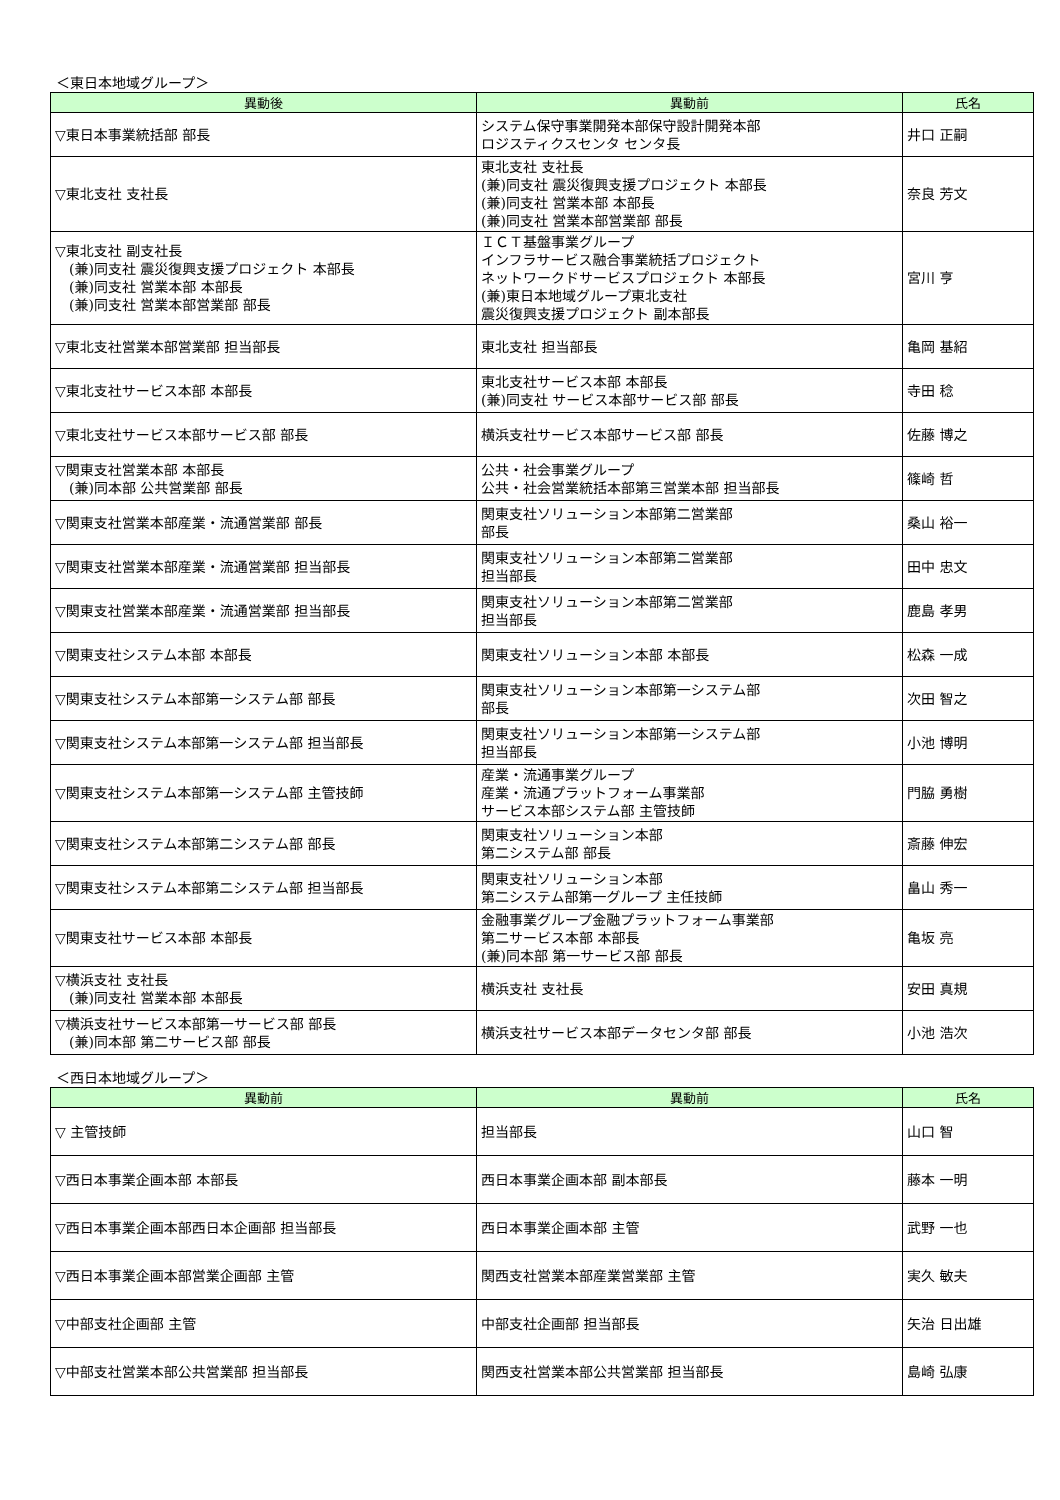＜東日本地域グループ＞
| 異動後 | 異動前 | 氏名 |
| --- | --- | --- |
| ▽東日本事業統括部 部長 | システム保守事業開発本部保守設計開発本部 ロジスティクスセンタ センタ長 | 井口 正嗣 |
| ▽東北支社 支社長 | 東北支社 支社長 (兼)同支社 震災復興支援プロジェクト 本部長 (兼)同支社 営業本部 本部長 (兼)同支社 営業本部営業部 部長 | 奈良 芳文 |
| ▽東北支社 副支社長 (兼)同支社 震災復興支援プロジェクト 本部長 (兼)同支社 営業本部 本部長 (兼)同支社 営業本部営業部 部長 | ＩＣＴ基盤事業グループ インフラサービス融合事業統括プロジェクト ネットワークドサービスプロジェクト 本部長 (兼)東日本地域グループ東北支社 震災復興支援プロジェクト 副本部長 | 宮川 亨 |
| ▽東北支社営業本部営業部 担当部長 | 東北支社 担当部長 | 亀岡 基紹 |
| ▽東北支社サービス本部 本部長 | 東北支社サービス本部 本部長 (兼)同支社 サービス本部サービス部 部長 | 寺田 稔 |
| ▽東北支社サービス本部サービス部 部長 | 横浜支社サービス本部サービス部 部長 | 佐藤 博之 |
| ▽関東支社営業本部 本部長 (兼)同本部 公共営業部 部長 | 公共・社会事業グループ 公共・社会営業統括本部第三営業本部 担当部長 | 篠崎 哲 |
| ▽関東支社営業本部産業・流通営業部 部長 | 関東支社ソリューション本部第二営業部 部長 | 桑山 裕一 |
| ▽関東支社営業本部産業・流通営業部 担当部長 | 関東支社ソリューション本部第二営業部 担当部長 | 田中 忠文 |
| ▽関東支社営業本部産業・流通営業部 担当部長 | 関東支社ソリューション本部第二営業部 担当部長 | 鹿島 孝男 |
| ▽関東支社システム本部 本部長 | 関東支社ソリューション本部 本部長 | 松森 一成 |
| ▽関東支社システム本部第一システム部 部長 | 関東支社ソリューション本部第一システム部 部長 | 次田 智之 |
| ▽関東支社システム本部第一システム部 担当部長 | 関東支社ソリューション本部第一システム部 担当部長 | 小池 博明 |
| ▽関東支社システム本部第一システム部 主管技師 | 産業・流通事業グループ 産業・流通プラットフォーム事業部 サービス本部システム部 主管技師 | 門脇 勇樹 |
| ▽関東支社システム本部第二システム部 部長 | 関東支社ソリューション本部 第二システム部 部長 | 斎藤 伸宏 |
| ▽関東支社システム本部第二システム部 担当部長 | 関東支社ソリューション本部 第二システム部第一グループ 主任技師 | 畠山 秀一 |
| ▽関東支社サービス本部 本部長 | 金融事業グループ金融プラットフォーム事業部 第二サービス本部 本部長 (兼)同本部 第一サービス部 部長 | 亀坂 亮 |
| ▽横浜支社 支社長 (兼)同支社 営業本部 本部長 | 横浜支社 支社長 | 安田 真規 |
| ▽横浜支社サービス本部第一サービス部 部長 (兼)同本部 第二サービス部 部長 | 横浜支社サービス本部データセンタ部 部長 | 小池 浩次 |
＜西日本地域グループ＞
| 異動前 | 異動前 | 氏名 |
| --- | --- | --- |
| ▽ 主管技師 | 担当部長 | 山口 智 |
| ▽西日本事業企画本部 本部長 | 西日本事業企画本部 副本部長 | 藤本 一明 |
| ▽西日本事業企画本部西日本企画部 担当部長 | 西日本事業企画本部 主管 | 武野 一也 |
| ▽西日本事業企画本部営業企画部 主管 | 関西支社営業本部産業営業部 主管 | 実久 敏夫 |
| ▽中部支社企画部 主管 | 中部支社企画部 担当部長 | 矢治 日出雄 |
| ▽中部支社営業本部公共営業部 担当部長 | 関西支社営業本部公共営業部 担当部長 | 島崎 弘康 |